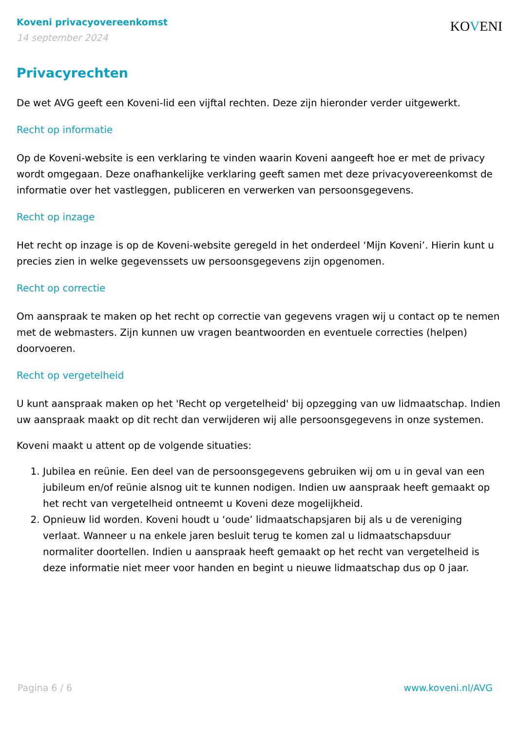Koveni privacyovereenkomst
14 september 2024
KOVENI
Privacyrechten
De wet AVG geeft een Koveni-lid een vijftal rechten. Deze zijn hieronder verder uitgewerkt.
Recht op informatie
Op de Koveni-website is een verklaring te vinden waarin Koveni aangeeft hoe er met de privacy wordt omgegaan. Deze onafhankelijke verklaring geeft samen met deze privacyovereenkomst de informatie over het vastleggen, publiceren en verwerken van persoonsgegevens.
Recht op inzage
Het recht op inzage is op de Koveni-website geregeld in het onderdeel ‘Mijn Koveni’. Hierin kunt u precies zien in welke gegevenssets uw persoonsgegevens zijn opgenomen.
Recht op correctie
Om aanspraak te maken op het recht op correctie van gegevens vragen wij u contact op te nemen met de webmasters. Zijn kunnen uw vragen beantwoorden en eventuele correcties (helpen) doorvoeren.
Recht op vergetelheid
U kunt aanspraak maken op het 'Recht op vergetelheid' bij opzegging van uw lidmaatschap. Indien uw aanspraak maakt op dit recht dan verwijderen wij alle persoonsgegevens in onze systemen.
Koveni maakt u attent op de volgende situaties:
1. Jubilea en reünie. Een deel van de persoonsgegevens gebruiken wij om u in geval van een jubileum en/of reünie alsnog uit te kunnen nodigen. Indien uw aanspraak heeft gemaakt op het recht van vergetelheid ontneemt u Koveni deze mogelijkheid.
2. Opnieuw lid worden. Koveni houdt u ‘oude’ lidmaatschapsjaren bij als u de vereniging verlaat. Wanneer u na enkele jaren besluit terug te komen zal u lidmaatschapsduur normaliter doortellen. Indien u aanspraak heeft gemaakt op het recht van vergetelheid is deze informatie niet meer voor handen en begint u nieuwe lidmaatschap dus op 0 jaar.
Pagina 6 / 6 www.koveni.nl/AVG